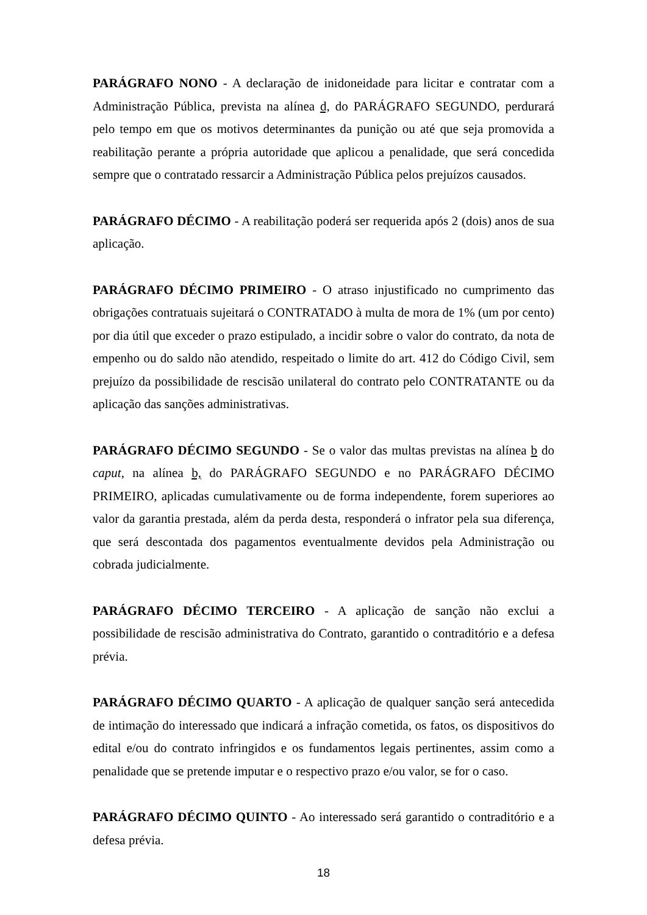PARÁGRAFO NONO - A declaração de inidoneidade para licitar e contratar com a Administração Pública, prevista na alínea d, do PARÁGRAFO SEGUNDO, perdurará pelo tempo em que os motivos determinantes da punição ou até que seja promovida a reabilitação perante a própria autoridade que aplicou a penalidade, que será concedida sempre que o contratado ressarcir a Administração Pública pelos prejuízos causados.
PARÁGRAFO DÉCIMO - A reabilitação poderá ser requerida após 2 (dois) anos de sua aplicação.
PARÁGRAFO DÉCIMO PRIMEIRO - O atraso injustificado no cumprimento das obrigações contratuais sujeitará o CONTRATADO à multa de mora de 1% (um por cento) por dia útil que exceder o prazo estipulado, a incidir sobre o valor do contrato, da nota de empenho ou do saldo não atendido, respeitado o limite do art. 412 do Código Civil, sem prejuízo da possibilidade de rescisão unilateral do contrato pelo CONTRATANTE ou da aplicação das sanções administrativas.
PARÁGRAFO DÉCIMO SEGUNDO - Se o valor das multas previstas na alínea b do caput, na alínea b, do PARÁGRAFO SEGUNDO e no PARÁGRAFO DÉCIMO PRIMEIRO, aplicadas cumulativamente ou de forma independente, forem superiores ao valor da garantia prestada, além da perda desta, responderá o infrator pela sua diferença, que será descontada dos pagamentos eventualmente devidos pela Administração ou cobrada judicialmente.
PARÁGRAFO DÉCIMO TERCEIRO - A aplicação de sanção não exclui a possibilidade de rescisão administrativa do Contrato, garantido o contraditório e a defesa prévia.
PARÁGRAFO DÉCIMO QUARTO - A aplicação de qualquer sanção será antecedida de intimação do interessado que indicará a infração cometida, os fatos, os dispositivos do edital e/ou do contrato infringidos e os fundamentos legais pertinentes, assim como a penalidade que se pretende imputar e o respectivo prazo e/ou valor, se for o caso.
PARÁGRAFO DÉCIMO QUINTO - Ao interessado será garantido o contraditório e a defesa prévia.
18